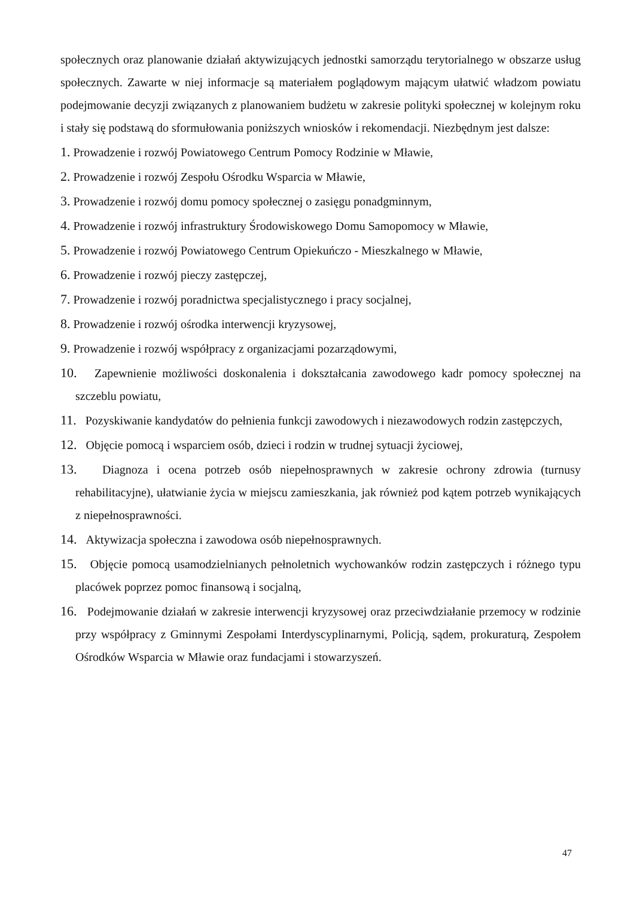społecznych oraz planowanie działań aktywizujących jednostki samorządu terytorialnego w obszarze usług społecznych. Zawarte w niej informacje są materiałem poglądowym mającym ułatwić władzom powiatu podejmowanie decyzji związanych z planowaniem budżetu w zakresie polityki społecznej w kolejnym roku i stały się podstawą do sformułowania poniższych wniosków i rekomendacji. Niezbędnym jest dalsze:
1. Prowadzenie i rozwój Powiatowego Centrum Pomocy Rodzinie w Mławie,
2. Prowadzenie i rozwój Zespołu Ośrodku Wsparcia w Mławie,
3. Prowadzenie i rozwój domu pomocy społecznej o zasięgu ponadgminnym,
4. Prowadzenie i rozwój infrastruktury Środowiskowego Domu Samopomocy w Mławie,
5. Prowadzenie i rozwój Powiatowego Centrum Opiekuńczo - Mieszkalnego w Mławie,
6. Prowadzenie i rozwój pieczy zastępczej,
7. Prowadzenie i rozwój poradnictwa specjalistycznego i pracy socjalnej,
8. Prowadzenie i rozwój ośrodka interwencji kryzysowej,
9. Prowadzenie i rozwój współpracy z organizacjami pozarządowymi,
10. Zapewnienie możliwości doskonalenia i dokształcania zawodowego kadr pomocy społecznej na szczeblu powiatu,
11. Pozyskiwanie kandydatów do pełnienia funkcji zawodowych i niezawodowych rodzin zastępczych,
12. Objęcie pomocą i wsparciem osób, dzieci i rodzin w trudnej sytuacji życiowej,
13. Diagnoza i ocena potrzeb osób niepełnosprawnych w zakresie ochrony zdrowia (turnusy rehabilitacyjne), ułatwianie życia w miejscu zamieszkania, jak również pod kątem potrzeb wynikających z niepełnosprawności.
14. Aktywizacja społeczna i zawodowa osób niepełnosprawnych.
15. Objęcie pomocą usamodzielnianych pełnoletnich wychowanków rodzin zastępczych i różnego typu placówek poprzez pomoc finansową i socjalną,
16. Podejmowanie działań w zakresie interwencji kryzysowej oraz przeciwdziałanie przemocy w rodzinie przy współpracy z Gminnymi Zespołami Interdyscyplinarnymi, Policją, sądem, prokuraturą, Zespołem Ośrodków Wsparcia w Mławie oraz fundacjami i stowarzyszeń.
47